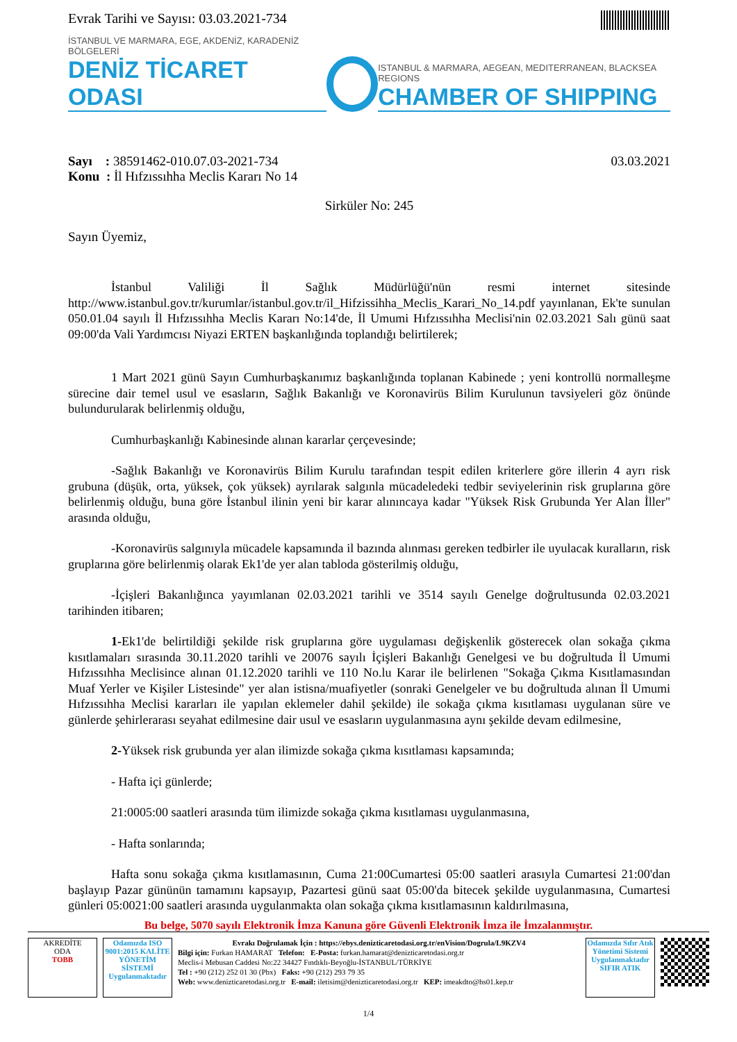Evrak Tarihi ve Sayısı: 03.03.2021-734
İSTANBUL VE MARMARA, EGE, AKDENİZ, KARADENİZ BÖLGELERİ
DENİZ TİCARET ODASI
ISTANBUL & MARMARA, AEGEAN, MEDITERRANEAN, BLACKSEA REGIONS
CHAMBER OF SHIPPING
Sayı : 38591462-010.07.03-2021-734
Konu : İl Hıfzıssıhha Meclis Kararı No 14
03.03.2021
Sirküler No: 245
Sayın Üyemiz,
İstanbul Valiliği İl Sağlık Müdürlüğü'nün resmi internet sitesinde http://www.istanbul.gov.tr/kurumlar/istanbul.gov.tr/il_Hifzissihha_Meclis_Karari_No_14.pdf yayınlanan, Ek'te sunulan 050.01.04 sayılı İl Hıfzıssıhha Meclis Kararı No:14'de, İl Umumi Hıfzıssıhha Meclisi'nin 02.03.2021 Salı günü saat 09:00'da Vali Yardımcısı Niyazi ERTEN başkanlığında toplandığı belirtilerek;
1 Mart 2021 günü Sayın Cumhurbaşkanımız başkanlığında toplanan Kabinede ; yeni kontrollü normalleşme sürecine dair temel usul ve esasların, Sağlık Bakanlığı ve Koronavirüs Bilim Kurulunun tavsiyeleri göz önünde bulundurularak belirlenmiş olduğu,
Cumhurbaşkanlığı Kabinesinde alınan kararlar çerçevesinde;
-Sağlık Bakanlığı ve Koronavirüs Bilim Kurulu tarafından tespit edilen kriterlere göre illerin 4 ayrı risk grubuna (düşük, orta, yüksek, çok yüksek) ayrılarak salgınla mücadeledeki tedbir seviyelerinin risk gruplarına göre belirlenmiş olduğu, buna göre İstanbul ilinin yeni bir karar alınıncaya kadar "Yüksek Risk Grubunda Yer Alan İller" arasında olduğu,
-Koronavirüs salgınıyla mücadele kapsamında il bazında alınması gereken tedbirler ile uyulacak kuralların, risk gruplarına göre belirlenmiş olarak Ek1'de yer alan tabloda gösterilmiş olduğu,
-İçişleri Bakanlığınca yayımlanan 02.03.2021 tarihli ve 3514 sayılı Genelge doğrultusunda 02.03.2021 tarihinden itibaren;
1-Ek1'de belirtildiği şekilde risk gruplarına göre uygulaması değişkenlik gösterecek olan sokağa çıkma kısıtlamaları sırasında 30.11.2020 tarihli ve 20076 sayılı İçişleri Bakanlığı Genelgesi ve bu doğrultuda İl Umumi Hıfzıssıhha Meclisince alınan 01.12.2020 tarihli ve 110 No.lu Karar ile belirlenen "Sokağa Çıkma Kısıtlamasından Muaf Yerler ve Kişiler Listesinde" yer alan istisna/muafiyetler (sonraki Genelgeler ve bu doğrultuda alınan İl Umumi Hıfzıssıhha Meclisi kararları ile yapılan eklemeler dahil şekilde) ile sokağa çıkma kısıtlaması uygulanan süre ve günlerde şehirlerarası seyahat edilmesine dair usul ve esasların uygulanmasına aynı şekilde devam edilmesine,
2-Yüksek risk grubunda yer alan ilimizde sokağa çıkma kısıtlaması kapsamında;
- Hafta içi günlerde;
21:0005:00 saatleri arasında tüm ilimizde sokağa çıkma kısıtlaması uygulanmasına,
- Hafta sonlarında;
Hafta sonu sokağa çıkma kısıtlamasının, Cuma 21:00Cumartesi 05:00 saatleri arasıyla Cumartesi 21:00'dan başlayıp Pazar gününün tamamını kapsayıp, Pazartesi günü saat 05:00'da bitecek şekilde uygulanmasına, Cumartesi günleri 05:0021:00 saatleri arasında uygulanmakta olan sokağa çıkma kısıtlamasının kaldırılmasına,
Bu belge, 5070 sayılı Elektronik İmza Kanuna göre Güvenli Elektronik İmza ile İmzalanmıştır.
AKREDİTE
ODA
TOBB
Odamızda ISO 9001:2015 KALİTE YÖNETİM SİSTEMİ Uygulanmaktadır
Evrakı Doğrulamak İçin : https://ebys.denizticaretodasi.org.tr/enVision/Dogrula/L9KZV4
Bilgi için: Furkan HAMARAT Telefon: E-Posta: furkan.hamarat@denizticaretodasi.org.tr
Meclis-i Mebusan Caddesi No:22 34427 Fındıklı-Beyoğlu-İSTANBUL/TÜRKİYE
Tel : +90 (212) 252 01 30 (Pbx) Faks: +90 (212) 293 79 35
Web: www.denizticaretodasi.org.tr E-mail: iletisim@denizticaretodasi.org.tr KEP: imeakdto@hs01.kep.tr
Odamızda Sıfır Atık Yönetimi Sistemi Uygulanmaktadır
SIFIR ATIK
1/4